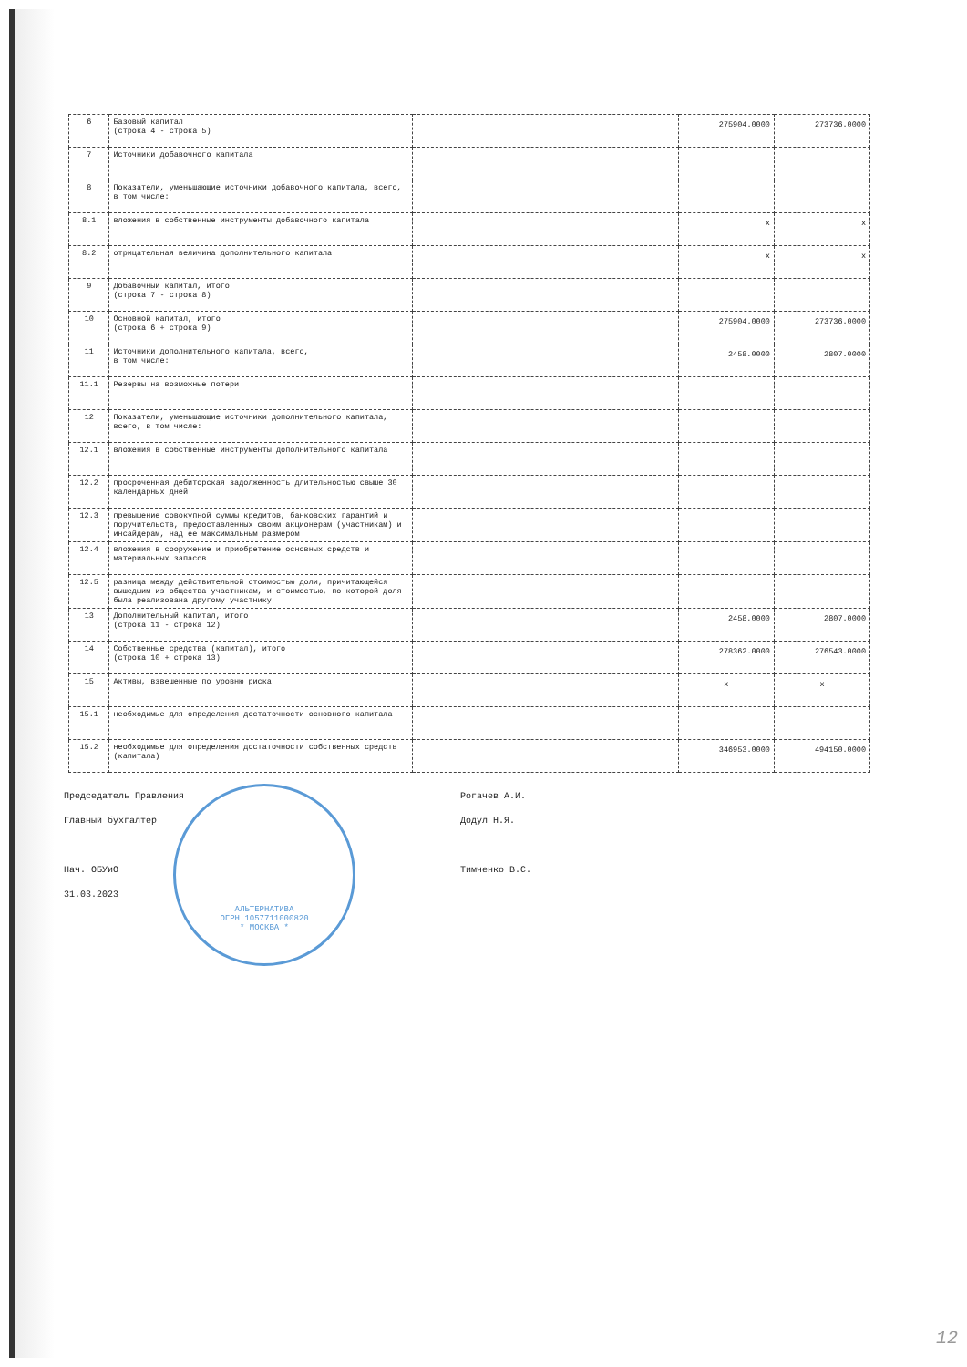| 6 | Базовый капитал (строка 4 - строка 5) | | 275904.0000 | 273736.0000 |
| 7 | Источники добавочного капитала | | | |
| 8 | Показатели, уменьшающие источники добавочного капитала, всего, в том числе: | | | |
| 8.1 | вложения в собственные инструменты добавочного капитала | | x | x |
| 8.2 | отрицательная величина дополнительного капитала | | x | x |
| 9 | Добавочный капитал, итого (строка 7 - строка 8) | | | |
| 10 | Основной капитал, итого (строка 6 + строка 9) | | 275904.0000 | 273736.0000 |
| 11 | Источники дополнительного капитала, всего, в том числе: | | 2458.0000 | 2807.0000 |
| 11.1 | Резервы на возможные потери | | | |
| 12 | Показатели, уменьшающие источники дополнительного капитала, всего, в том числе: | | | |
| 12.1 | вложения в собственные инструменты дополнительного капитала | | | |
| 12.2 | просроченная дебиторская задолженность длительностью свыше 30 календарных дней | | | |
| 12.3 | превышение совокупной суммы кредитов, банковских гарантий и поручительств, предоставленных своим акционерам (участникам) и инсайдерам, над ее максимальным размером | | | |
| 12.4 | вложения в сооружение и приобретение основных средств и материальных запасов | | | |
| 12.5 | разница между действительной стоимостью доли, причитающейся вышедшим из общества участникам, и стоимостью, по которой доля была реализована другому участнику | | | |
| 13 | Дополнительный капитал, итого (строка 11 - строка 12) | | 2458.0000 | 2807.0000 |
| 14 | Собственные средства (капитал), итого (строка 10 + строка 13) | | 278362.0000 | 276543.0000 |
| 15 | Активы, взвешенные по уровню риска | | x | x |
| 15.1 | необходимые для определения достаточности основного капитала | | | |
| 15.2 | необходимые для определения достаточности собственных средств (капитала) | | 346953.0000 | 494150.0000 |
Председатель Правления
Главный бухгалтер
Нач. ОБУиО
31.03.2023
АЛЬТЕРНАТИВА
ОГРН 1057711000820
* МОСКВА *
Рогачев А.И.
Додул Н.Я.
Тимченко В.С.
12